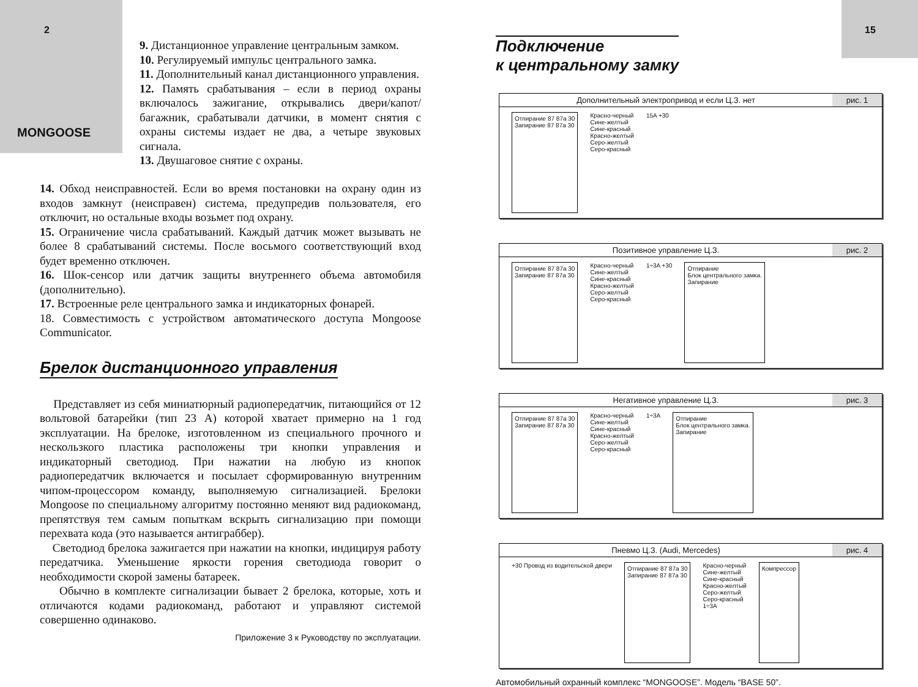2
MONGOOSE
9. Дистанционное управление центральным замком.
10. Регулируемый импульс центрального замка.
11. Дополнительный канал дистанционного управления.
12. Память срабатывания – если в период охраны включалось зажигание, открывались двери/капот/багажник, срабатывали датчики, в момент снятия с охраны системы издает не два, а четыре звуковых сигнала.
13. Двушаговое снятие с охраны.
14. Обход неисправностей. Если во время постановки на охрану один из входов замкнут (неисправен) система, предупредив пользователя, его отключит, но остальные входы возьмет под охрану.
15. Ограничение числа срабатываний. Каждый датчик может вызывать не более 8 срабатываний системы. После восьмого соответствующий вход будет временно отключен.
16. Шок-сенсор или датчик защиты внутреннего объема автомобиля (дополнительно).
17. Встроенные реле центрального замка и индикаторных фонарей.
18. Совместимость с устройством автоматического доступа Mongoose Communicator.
Брелок дистанционного управления
Представляет из себя миниатюрный радиопередатчик, питающийся от 12 вольтовой батарейки (тип 23 А) которой хватает примерно на 1 год эксплуатации. На брелоке, изготовленном из специального прочного и нескользкого пластика расположены три кнопки управления и индикаторный светодиод. При нажатии на любую из кнопок радиопередатчик включается и посылает сформированную внутренним чипом-процессором команду, выполняемую сигнализацией. Брелоки Mongoose по специальному алгоритму постоянно меняют вид радиокоманд, препятствуя тем самым попыткам вскрыть сигнализацию при помощи перехвата кода (это называется антиграббер).
Светодиод брелока зажигается при нажатии на кнопки, индицируя работу передатчика. Уменьшение яркости горения светодиода говорит о необходимости скорой замены батареек.
Обычно в комплекте сигнализации бывает 2 брелока, которые, хоть и отличаются кодами радиокоманд, работают и управляют системой совершенно одинаково.
Приложение 3 к Руководству по эксплуатации.
15
Подключение
к центральному замку
Дополнительный электропривод и если Ц.З. нет
рис. 1
Отпирание 87 87a 30
Запирание 87 87a 30
Красно-черный
Сине-желтый
Сине-красный
Красно-желтый
Серо-желтый
Серо-красный
15A +30
Позитивное управление Ц.З. рис. 2
Отпирание 87 87a 30
Запирание 87 87a 30
Красно-черный
Сине-желтый
Сине-красный
Красно-желтый
Серо-желтый
Серо-красный
1÷3A +30
Отпирание
Блок центрального замка.
Запирание
Негативное управление Ц.З. рис. 3
Отпирание 87 87a 30
Запирание 87 87a 30
Красно-черный
Сине-желтый
Сине-красный
Красно-желтый
Серо-желтый
Серо-красный
1÷3A
Отпирание
Блок центрального замка.
Запирание
Пневмо Ц.З. (Audi, Mercedes) рис. 4
+30 Провод из водительской двери
Отпирание 87 87a 30
Запирание 87 87a 30
Красно-черный
Сине-желтый
Сине-красный
Красно-желтый
Серо-желтый
Серо-красный
1÷3A
Компрессор
Автомобильный охранный комплекс “MONGOOSE”. Модель “BASE 50”.